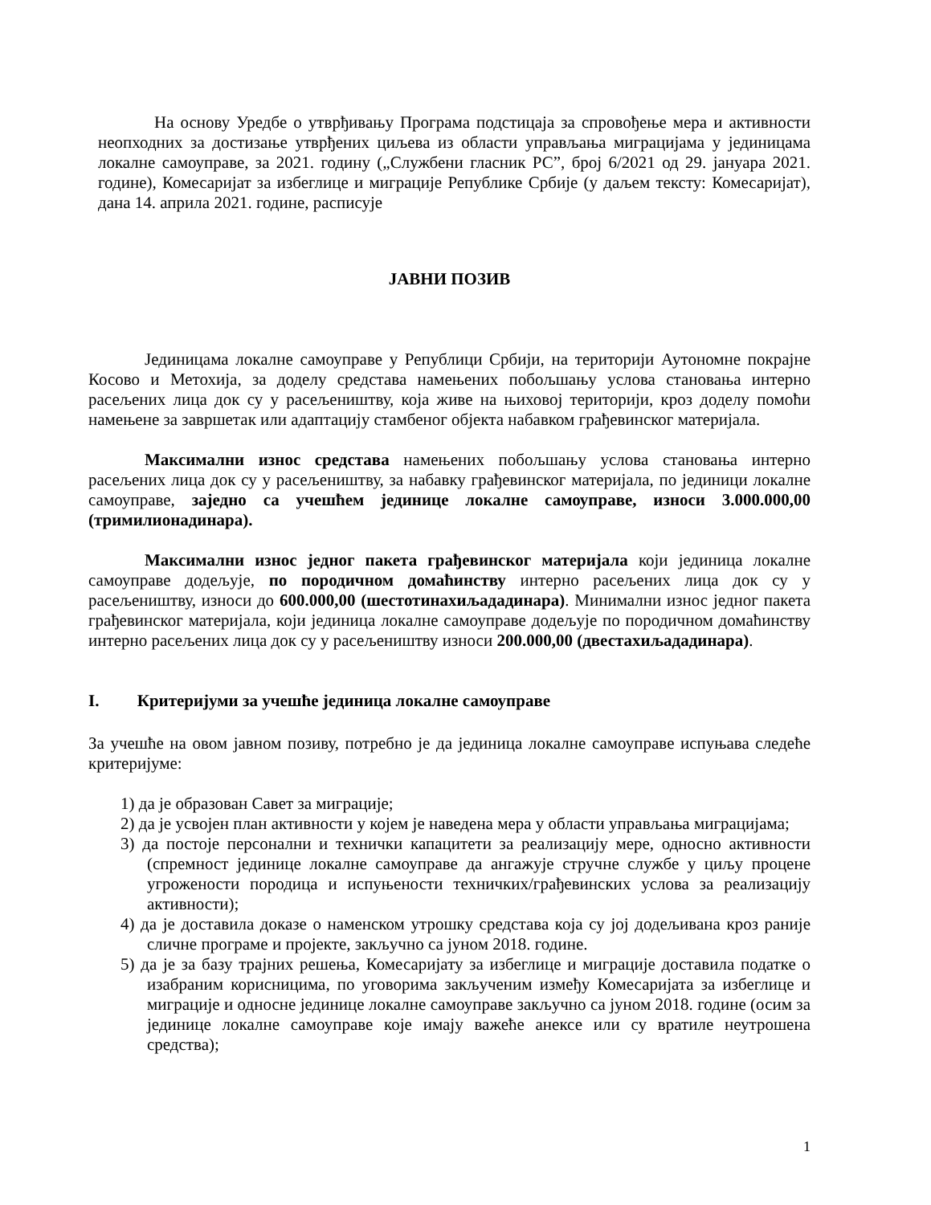На основу Уредбе о утврђивању Програма подстицаја за спровођење мера и активности неопходних за достизање утврђених циљева из области управљања миграцијама у јединицама локалне самоуправе, за 2021. годину („Службени гласник РС”, број 6/2021 од 29. јануара 2021. године), Комесаријат за избеглице и миграције Републике Србије (у даљем тексту: Комесаријат), дана 14. априла 2021. године, расписује
ЈАВНИ ПОЗИВ
Јединицама локалне самоуправе у Републици Србији, на територији Аутономне покрајне Косово и Метохија, за доделу средстава намењених побољшању услова становања интерно расељених лица док су у расељеништву, која живе на њиховој територији, кроз доделу помоћи намењене за завршетак или адаптацију стамбеног објекта набавком грађевинског материјала.
Максимални износ средстава намењених побољшању услова становања интерно расељених лица док су у расељеништву, за набавку грађевинског материјала, по јединици локалне самоуправе, заједно са учешћем јединице локалне самоуправе, износи 3.000.000,00 (тримилионадинара).
Максимални износ једног пакета грађевинског материјала који јединица локалне самоуправе додељује, по породичном домаћинству интерно расељених лица док су у расељеништву, износи до 600.000,00 (шестотинахиљададинара). Минимални износ једног пакета грађевинског материјала, који јединица локалне самоуправе додељује по породичном домаћинству интерно расељених лица док су у расељеништву износи 200.000,00 (двестахиљададинара).
I. Критеријуми за учешће јединица локалне самоуправе
За учешће на овом јавном позиву, потребно је да јединица локалне самоуправе испуњава следеће критеријуме:
1) да је образован Савет за миграције;
2) да је усвојен план активности у којем је наведена мера у области управљања миграцијама;
3) да постоје персонални и технички капацитети за реализацију мере, односно активности (спремност јединице локалне самоуправе да ангажује стручне службе у циљу процене угрожености породица и испуњености техничких/грађевинских услова за реализацију активности);
4) да је доставила доказе о наменском утрошку средстава која су јој додељивана кроз раније сличне програме и пројекте, закључно са јуном 2018. године.
5) да је за базу трајних решења, Комесаријату за избеглице и миграције доставила податке о изабраним корисницима, по уговорима закљученим између Комесаријата за избеглице и миграције и односне јединице локалне самоуправе закључно са јуном 2018. године (осим за јединице локалне самоуправе које имају важеће анексе или су вратиле неутрошена средства);
1